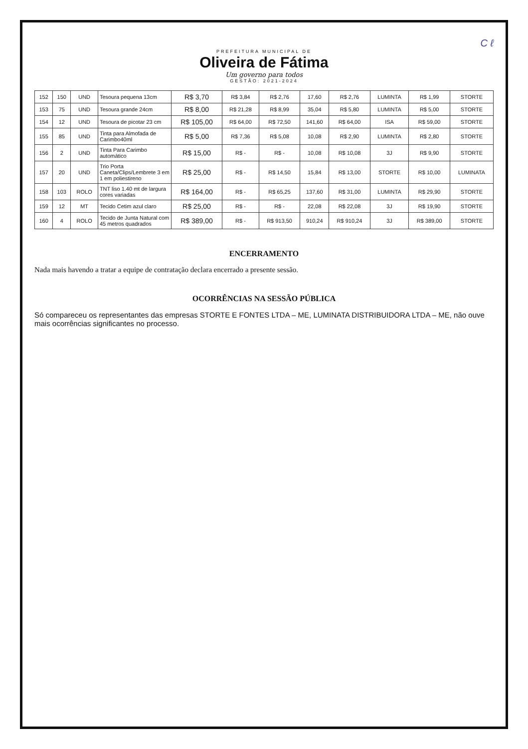C ℓ
PREFEITURA MUNICIPAL DE
Oliveira de Fátima
Um governo para todos
GESTÃO: 2021-2024
| 152 | 150 | UND | Tesoura pequena 13cm | R$ 3,70 | R$ 3,84 | R$ 2,76 | 17,60 | R$ 2,76 | LUMINTA | R$ 1,99 | STORTE |
| 153 | 75 | UND | Tesoura grande 24cm | R$ 8,00 | R$ 21,28 | R$ 8,99 | 35,04 | R$ 5,80 | LUMINTA | R$ 5,00 | STORTE |
| 154 | 12 | UND | Tesoura de picotar 23 cm | R$ 105,00 | R$ 64,00 | R$ 72,50 | 141,60 | R$ 64,00 | ISA | R$ 59,00 | STORTE |
| 155 | 85 | UND | Tinta para Almofada de Carimbo40ml | R$ 5,00 | R$ 7,36 | R$ 5,08 | 10,08 | R$ 2,90 | LUMINTA | R$ 2,80 | STORTE |
| 156 | 2 | UND | Tinta Para Carimbo automático | R$ 15,00 | R$ - | R$ - | 10,08 | R$ 10,08 | 3J | R$ 9,90 | STORTE |
| 157 | 20 | UND | Trio Porta Caneta/Clips/Lembrete 3 em 1 em poliestireno | R$ 25,00 | R$ - | R$ 14,50 | 15,84 | R$ 13,00 | STORTE | R$ 10,00 | LUMINATA |
| 158 | 103 | ROLO | TNT liso 1.40 mt de largura cores variadas | R$ 164,00 | R$ - | R$ 65,25 | 137,60 | R$ 31,00 | LUMINTA | R$ 29,90 | STORTE |
| 159 | 12 | MT | Tecido Cetim azul claro | R$ 25,00 | R$ - | R$ - | 22,08 | R$ 22,08 | 3J | R$ 19,90 | STORTE |
| 160 | 4 | ROLO | Tecido de Junta Natural com 45 metros quadrados | R$ 389,00 | R$ - | R$ 913,50 | 910,24 | R$ 910,24 | 3J | R$ 389,00 | STORTE |
ENCERRAMENTO
Nada mais havendo a tratar a equipe de contratação declara encerrado a presente sessão.
OCORRÊNCIAS NA SESSÃO PÚBLICA
Só compareceu os representantes das empresas STORTE E FONTES LTDA – ME, LUMINATA DISTRIBUIDORA LTDA – ME, não ouve mais ocorrências significantes no processo.